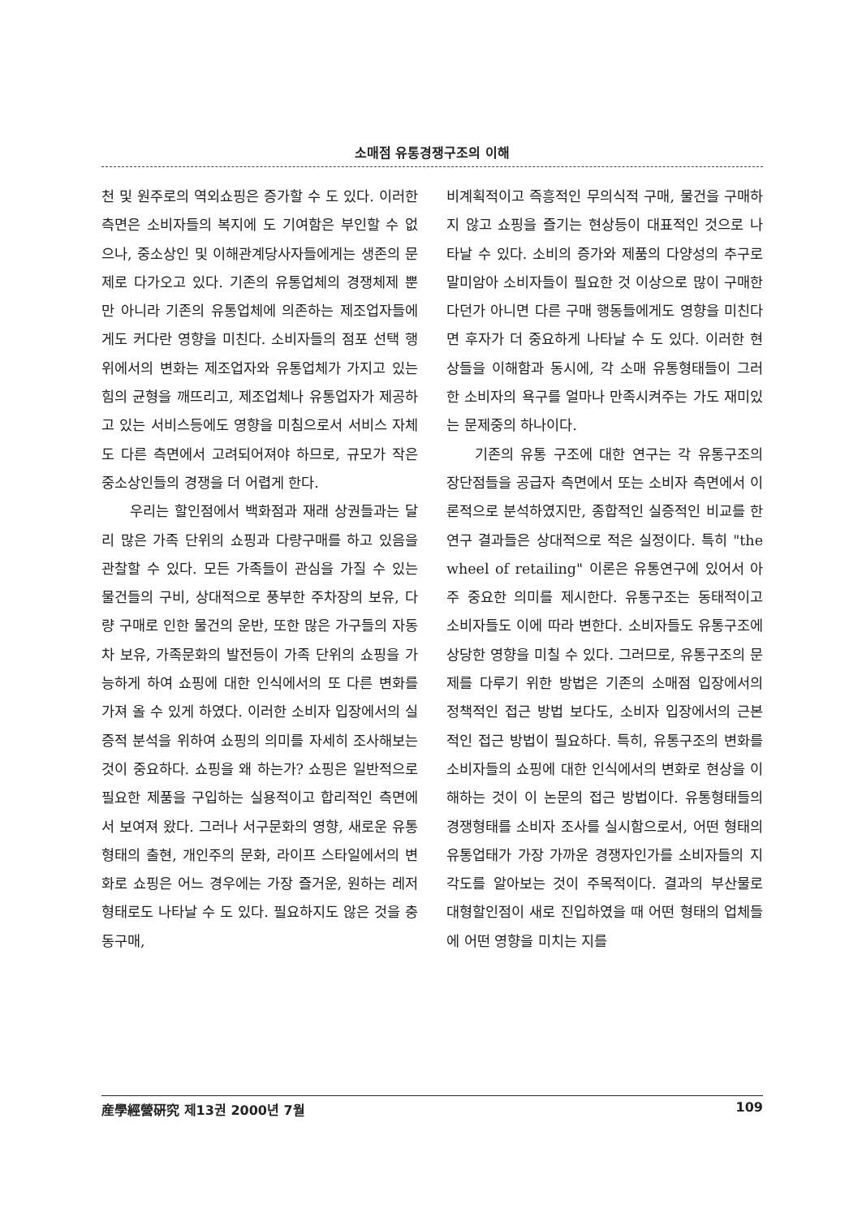소매점 유통경쟁구조의 이해
천 및 원주로의 역외쇼핑은 증가할 수 도 있다. 이러한 측면은 소비자들의 복지에 도 기여함은 부인할 수 없으나, 중소상인 및 이해관계당사자들에게는 생존의 문제로 다가오고 있다. 기존의 유통업체의 경쟁체제 뿐만 아니라 기존의 유통업체에 의존하는 제조업자들에게도 커다란 영향을 미친다. 소비자들의 점포 선택 행위에서의 변화는 제조업자와 유통업체가 가지고 있는 힘의 균형을 깨뜨리고, 제조업체나 유통업자가 제공하고 있는 서비스등에도 영향을 미침으로서 서비스 자체도 다른 측면에서 고려되어져야 하므로, 규모가 작은 중소상인들의 경쟁을 더 어렵게 한다.
우리는 할인점에서 백화점과 재래 상권들과는 달리 많은 가족 단위의 쇼핑과 다량구매를 하고 있음을 관찰할 수 있다. 모든 가족들이 관심을 가질 수 있는 물건들의 구비, 상대적으로 풍부한 주차장의 보유, 다량 구매로 인한 물건의 운반, 또한 많은 가구들의 자동차 보유, 가족문화의 발전등이 가족 단위의 쇼핑을 가능하게 하여 쇼핑에 대한 인식에서의 또 다른 변화를 가져 올 수 있게 하였다. 이러한 소비자 입장에서의 실증적 분석을 위하여 쇼핑의 의미를 자세히 조사해보는 것이 중요하다. 쇼핑을 왜 하는가? 쇼핑은 일반적으로 필요한 제품을 구입하는 실용적이고 합리적인 측면에서 보여져 왔다. 그러나 서구문화의 영향, 새로운 유통형태의 출현, 개인주의 문화, 라이프 스타일에서의 변화로 쇼핑은 어느 경우에는 가장 즐거운, 원하는 레저 형태로도 나타날 수 도 있다. 필요하지도 않은 것을 충동구매,
비계획적이고 즉흥적인 무의식적 구매, 물건을 구매하지 않고 쇼핑을 즐기는 현상등이 대표적인 것으로 나타날 수 있다. 소비의 증가와 제품의 다양성의 추구로 말미암아 소비자들이 필요한 것 이상으로 많이 구매한다던가 아니면 다른 구매 행동들에게도 영향을 미친다면 후자가 더 중요하게 나타날 수 도 있다. 이러한 현상들을 이해함과 동시에, 각 소매 유통형태들이 그러한 소비자의 욕구를 얼마나 만족시켜주는 가도 재미있는 문제중의 하나이다.
기존의 유통 구조에 대한 연구는 각 유통구조의 장단점들을 공급자 측면에서 또는 소비자 측면에서 이론적으로 분석하였지만, 종합적인 실증적인 비교를 한 연구 결과들은 상대적으로 적은 실정이다. 특히 "the wheel of retailing" 이론은 유통연구에 있어서 아주 중요한 의미를 제시한다. 유통구조는 동태적이고 소비자들도 이에 따라 변한다. 소비자들도 유통구조에 상당한 영향을 미칠 수 있다. 그러므로, 유통구조의 문제를 다루기 위한 방법은 기존의 소매점 입장에서의 정책적인 접근 방법 보다도, 소비자 입장에서의 근본적인 접근 방법이 필요하다. 특히, 유통구조의 변화를 소비자들의 쇼핑에 대한 인식에서의 변화로 현상을 이해하는 것이 이 논문의 접근 방법이다. 유통형태들의 경쟁형태를 소비자 조사를 실시함으로서, 어떤 형태의 유통업태가 가장 가까운 경쟁자인가를 소비자들의 지각도를 알아보는 것이 주목적이다. 결과의 부산물로 대형할인점이 새로 진입하였을 때 어떤 형태의 업체들에 어떤 영향을 미치는 지를
産學經營硏究 제13권 2000년 7월 109